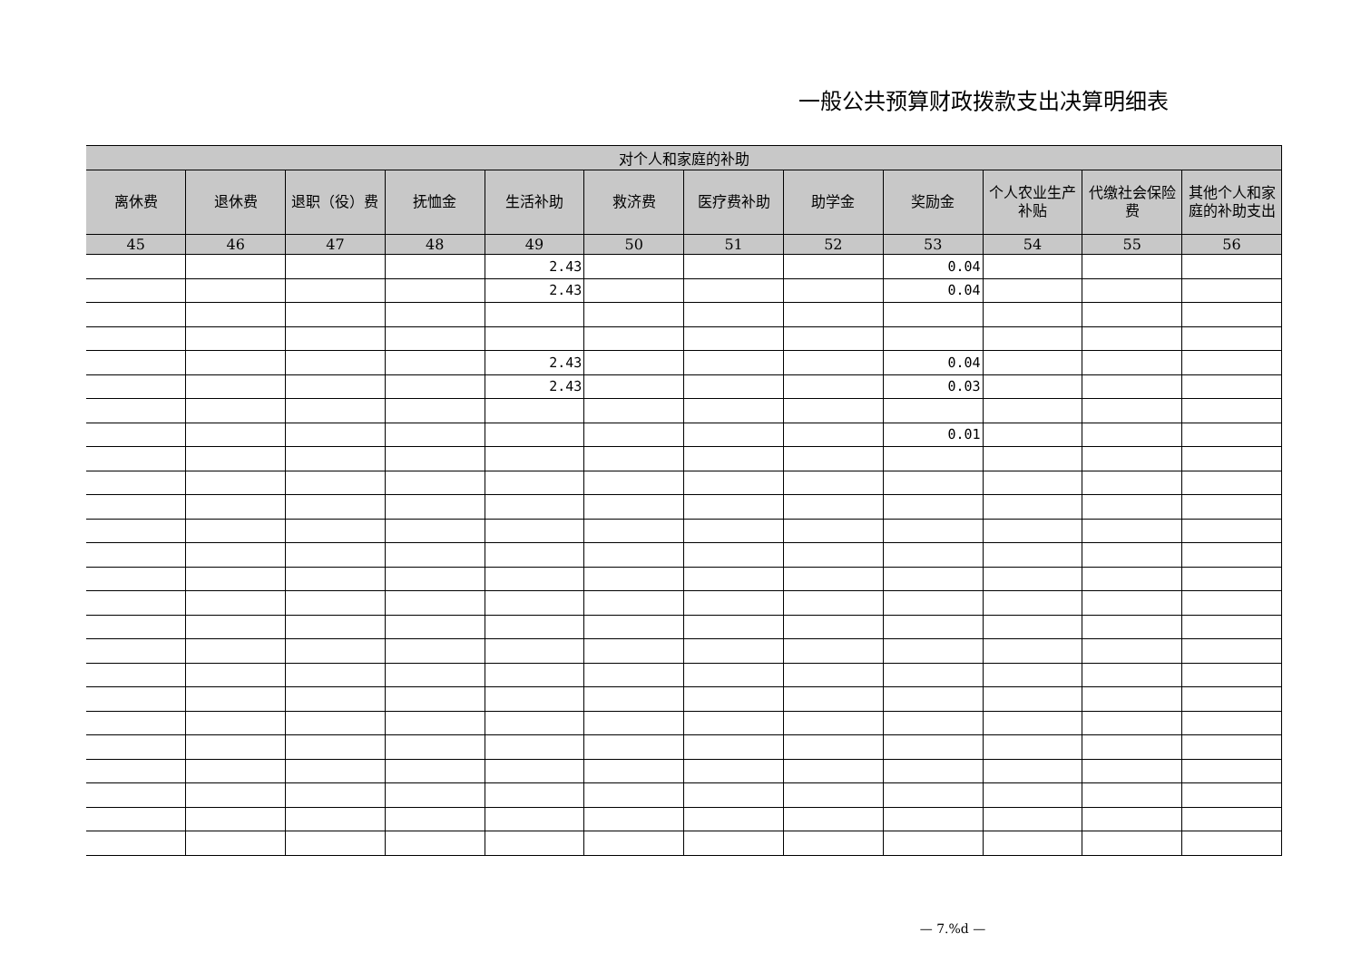一般公共预算财政拨款支出决算明细表
| 对个人和家庭的补助 | | | | | | | | | | | |
| --- | --- | --- | --- | --- | --- | --- | --- | --- | --- | --- | --- |
| 离休费 | 退休费 | 退职（役）费 | 抚恤金 | 生活补助 | 救济费 | 医疗费补助 | 助学金 | 奖励金 | 个人农业生产补贴 | 代缴社会保险费 | 其他个人和家庭的补助支出 |
| 45 | 46 | 47 | 48 | 49 | 50 | 51 | 52 | 53 | 54 | 55 | 56 |
| | | | | 2.43 | | | | 0.04 | | | |
| | | | | 2.43 | | | | 0.04 | | | |
| | | | | 2.43 | | | | 0.04 | | | |
| | | | | 2.43 | | | | 0.03 | | | |
| | | | | | | | | 0.01 | | | |
— 7.%d —